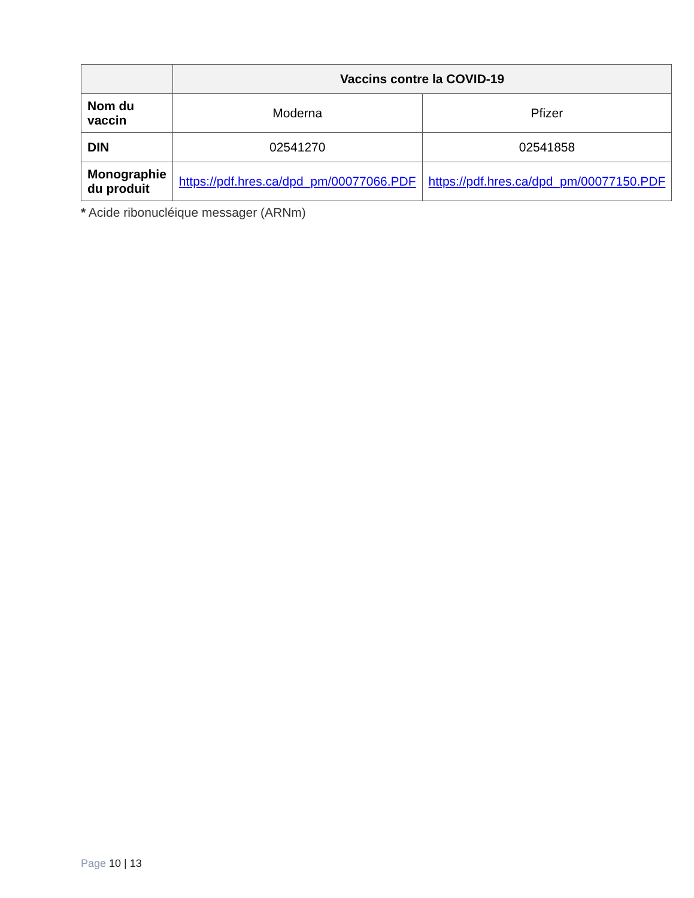| | Vaccins contre la COVID-19 | |
| --- | --- | --- |
| Nom du vaccin | Moderna | Pfizer |
| DIN | 02541270 | 02541858 |
| Monographie du produit | https://pdf.hres.ca/dpd_pm/00077066.PDF | https://pdf.hres.ca/dpd_pm/00077150.PDF |
* Acide ribonucléique messager (ARNm)
Page 10 | 13